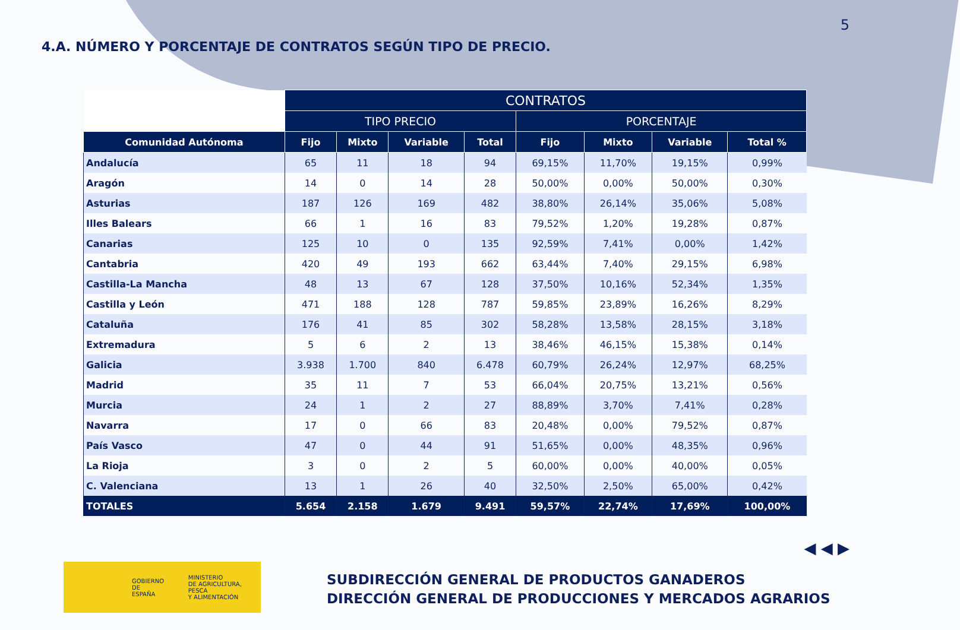5
4.A. NÚMERO Y PORCENTAJE DE CONTRATOS SEGÚN TIPO DE PRECIO.
| | CONTRATOS | | | | | | | |
| | TIPO PRECIO | | | | PORCENTAJE | | | |
| Comunidad Autónoma | Fijo | Mixto | Variable | Total | Fijo | Mixto | Variable | Total % |
| Andalucía | 65 | 11 | 18 | 94 | 69,15% | 11,70% | 19,15% | 0,99% |
| Aragón | 14 | 0 | 14 | 28 | 50,00% | 0,00% | 50,00% | 0,30% |
| Asturias | 187 | 126 | 169 | 482 | 38,80% | 26,14% | 35,06% | 5,08% |
| Illes Balears | 66 | 1 | 16 | 83 | 79,52% | 1,20% | 19,28% | 0,87% |
| Canarias | 125 | 10 | 0 | 135 | 92,59% | 7,41% | 0,00% | 1,42% |
| Cantabria | 420 | 49 | 193 | 662 | 63,44% | 7,40% | 29,15% | 6,98% |
| Castilla-La Mancha | 48 | 13 | 67 | 128 | 37,50% | 10,16% | 52,34% | 1,35% |
| Castilla y León | 471 | 188 | 128 | 787 | 59,85% | 23,89% | 16,26% | 8,29% |
| Cataluña | 176 | 41 | 85 | 302 | 58,28% | 13,58% | 28,15% | 3,18% |
| Extremadura | 5 | 6 | 2 | 13 | 38,46% | 46,15% | 15,38% | 0,14% |
| Galicia | 3.938 | 1.700 | 840 | 6.478 | 60,79% | 26,24% | 12,97% | 68,25% |
| Madrid | 35 | 11 | 7 | 53 | 66,04% | 20,75% | 13,21% | 0,56% |
| Murcia | 24 | 1 | 2 | 27 | 88,89% | 3,70% | 7,41% | 0,28% |
| Navarra | 17 | 0 | 66 | 83 | 20,48% | 0,00% | 79,52% | 0,87% |
| País Vasco | 47 | 0 | 44 | 91 | 51,65% | 0,00% | 48,35% | 0,96% |
| La Rioja | 3 | 0 | 2 | 5 | 60,00% | 0,00% | 40,00% | 0,05% |
| C. Valenciana | 13 | 1 | 26 | 40 | 32,50% | 2,50% | 65,00% | 0,42% |
| TOTALES | 5.654 | 2.158 | 1.679 | 9.491 | 59,57% | 22,74% | 17,69% | 100,00% |
◀ ◀ ▶
GOBIERNO
DE ESPAÑA
MINISTERIO
DE AGRICULTURA, PESCA
Y ALIMENTACIÓN
SUBDIRECCIÓN GENERAL DE PRODUCTOS GANADEROS
DIRECCIÓN GENERAL DE PRODUCCIONES Y MERCADOS AGRARIOS